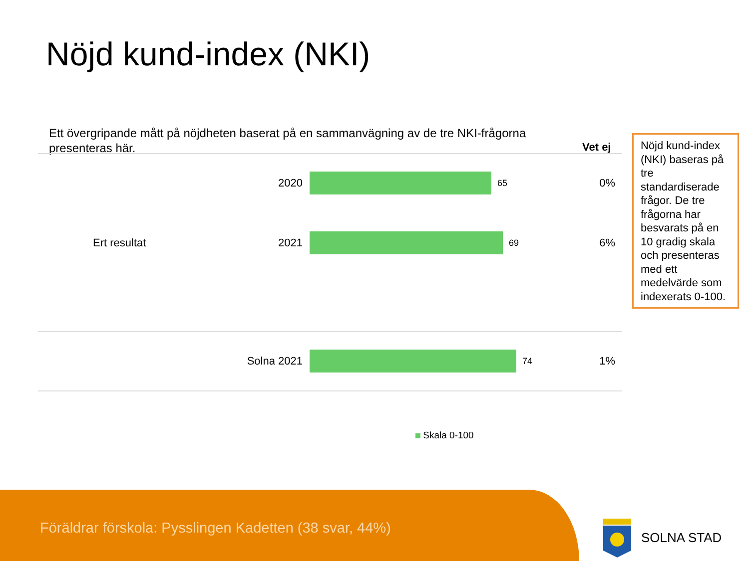Nöjd kund-index (NKI)
Ett övergripande mått på nöjdheten baserat på en sammanvägning av de tre NKI-frågorna presenteras här.
Vet ej
2020
65
0%
Ert resultat 2021
69
6%
Solna 2021
74
1%
Nöjd kund-index (NKI) baseras på tre standardiserade frågor. De tre frågorna har besvarats på en 10 gradig skala och presenteras med ett medelvärde som indexerats 0-100.
Skala 0-100
Föräldrar förskola: Pysslingen Kadetten (38 svar, 44%)
SOLNA STAD